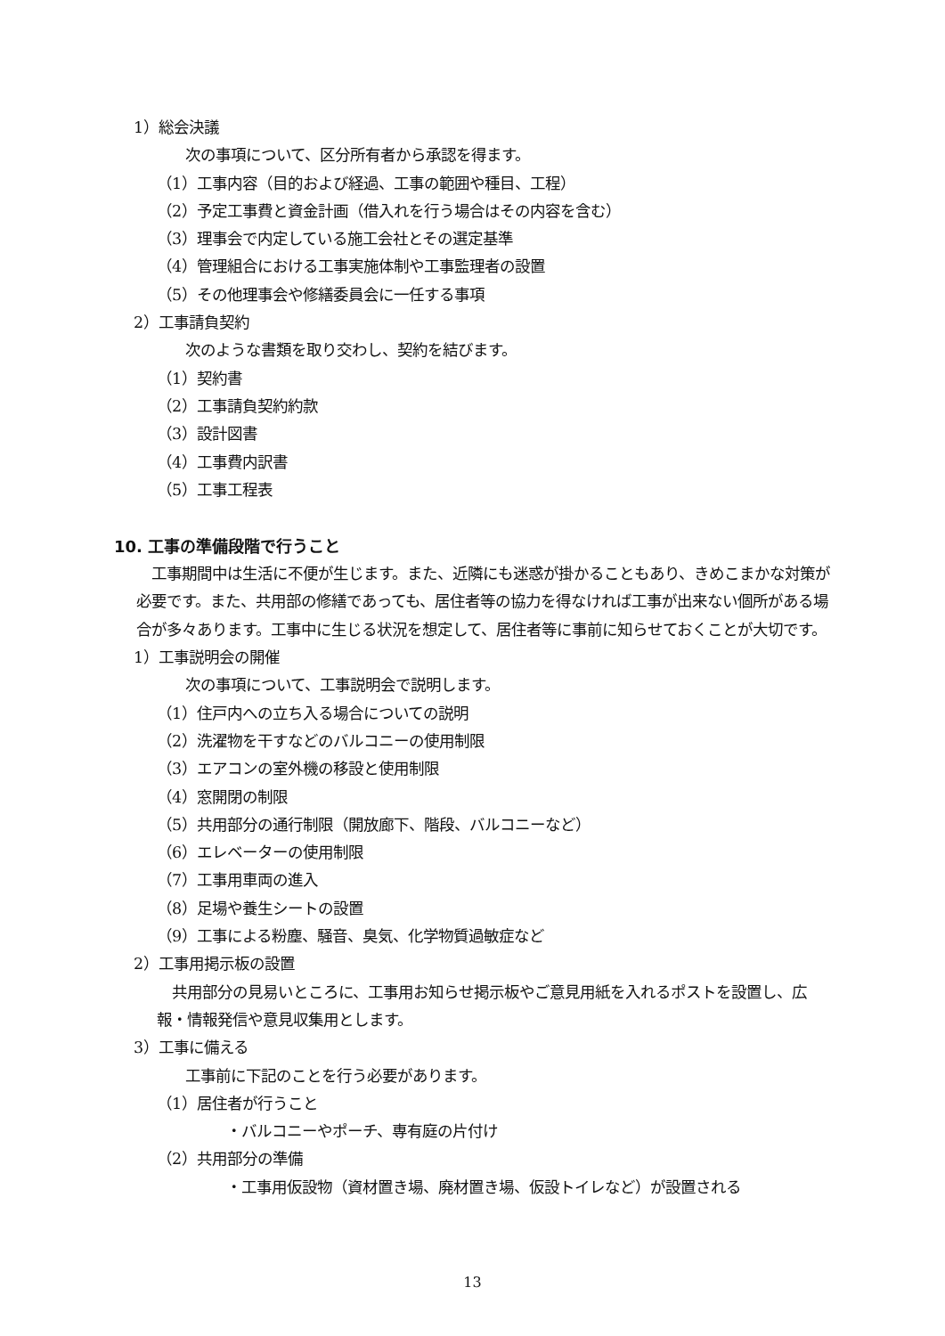1）総会決議
次の事項について、区分所有者から承認を得ます。
（1）工事内容（目的および経過、工事の範囲や種目、工程）
（2）予定工事費と資金計画（借入れを行う場合はその内容を含む）
（3）理事会で内定している施工会社とその選定基準
（4）管理組合における工事実施体制や工事監理者の設置
（5）その他理事会や修繕委員会に一任する事項
2）工事請負契約
次のような書類を取り交わし、契約を結びます。
（1）契約書
（2）工事請負契約約款
（3）設計図書
（4）工事費内訳書
（5）工事工程表
10. 工事の準備段階で行うこと
　工事期間中は生活に不便が生じます。また、近隣にも迷惑が掛かることもあり、きめこまかな対策が必要です。また、共用部の修繕であっても、居住者等の協力を得なければ工事が出来ない個所がある場合が多々あります。工事中に生じる状況を想定して、居住者等に事前に知らせておくことが大切です。
1）工事説明会の開催
次の事項について、工事説明会で説明します。
（1）住戸内への立ち入る場合についての説明
（2）洗濯物を干すなどのバルコニーの使用制限
（3）エアコンの室外機の移設と使用制限
（4）窓開閉の制限
（5）共用部分の通行制限（開放廊下、階段、バルコニーなど）
（6）エレベーターの使用制限
（7）工事用車両の進入
（8）足場や養生シートの設置
（9）工事による粉塵、騒音、臭気、化学物質過敏症など
2）工事用掲示板の設置
　共用部分の見易いところに、工事用お知らせ掲示板やご意見用紙を入れるポストを設置し、広報・情報発信や意見収集用とします。
3）工事に備える
工事前に下記のことを行う必要があります。
（1）居住者が行うこと
・バルコニーやポーチ、専有庭の片付け
（2）共用部分の準備
・工事用仮設物（資材置き場、廃材置き場、仮設トイレなど）が設置される
13